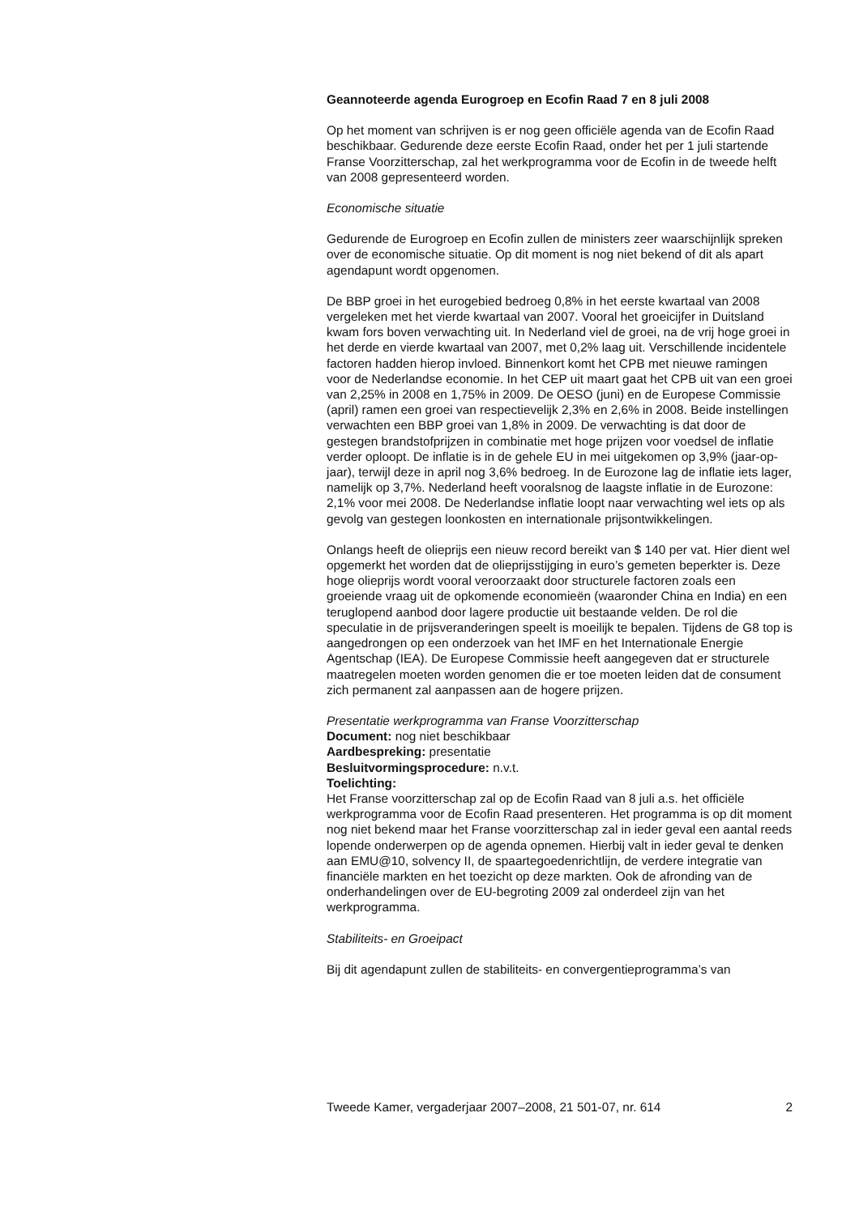Geannoteerde agenda Eurogroep en Ecofin Raad 7 en 8 juli 2008
Op het moment van schrijven is er nog geen officiële agenda van de Ecofin Raad beschikbaar. Gedurende deze eerste Ecofin Raad, onder het per 1 juli startende Franse Voorzitterschap, zal het werkprogramma voor de Ecofin in de tweede helft van 2008 gepresenteerd worden.
Economische situatie
Gedurende de Eurogroep en Ecofin zullen de ministers zeer waarschijnlijk spreken over de economische situatie. Op dit moment is nog niet bekend of dit als apart agendapunt wordt opgenomen.
De BBP groei in het eurogebied bedroeg 0,8% in het eerste kwartaal van 2008 vergeleken met het vierde kwartaal van 2007. Vooral het groeicijfer in Duitsland kwam fors boven verwachting uit. In Nederland viel de groei, na de vrij hoge groei in het derde en vierde kwartaal van 2007, met 0,2% laag uit. Verschillende incidentele factoren hadden hierop invloed. Binnenkort komt het CPB met nieuwe ramingen voor de Nederlandse economie. In het CEP uit maart gaat het CPB uit van een groei van 2,25% in 2008 en 1,75% in 2009. De OESO (juni) en de Europese Commissie (april) ramen een groei van respectievelijk 2,3% en 2,6% in 2008. Beide instellingen verwachten een BBP groei van 1,8% in 2009. De verwachting is dat door de gestegen brandstofprijzen in combinatie met hoge prijzen voor voedsel de inflatie verder oploopt. De inflatie is in de gehele EU in mei uitgekomen op 3,9% (jaar-op-jaar), terwijl deze in april nog 3,6% bedroeg. In de Eurozone lag de inflatie iets lager, namelijk op 3,7%. Nederland heeft vooralsnog de laagste inflatie in de Eurozone: 2,1% voor mei 2008. De Nederlandse inflatie loopt naar verwachting wel iets op als gevolg van gestegen loonkosten en internationale prijsontwikkelingen.
Onlangs heeft de olieprijs een nieuw record bereikt van $ 140 per vat. Hier dient wel opgemerkt het worden dat de olieprijsstijging in euro’s gemeten beperkter is. Deze hoge olieprijs wordt vooral veroorzaakt door structurele factoren zoals een groeiende vraag uit de opkomende economieën (waaronder China en India) en een teruglopend aanbod door lagere productie uit bestaande velden. De rol die speculatie in de prijsveranderingen speelt is moeilijk te bepalen. Tijdens de G8 top is aangedrongen op een onderzoek van het IMF en het Internationale Energie Agentschap (IEA). De Europese Commissie heeft aangegeven dat er structurele maatregelen moeten worden genomen die er toe moeten leiden dat de consument zich permanent zal aanpassen aan de hogere prijzen.
Presentatie werkprogramma van Franse Voorzitterschap
Document: nog niet beschikbaar
Aardbespreking: presentatie
Besluitvormingsprocedure: n.v.t.
Toelichting:
Het Franse voorzitterschap zal op de Ecofin Raad van 8 juli a.s. het officiële werkprogramma voor de Ecofin Raad presenteren. Het programma is op dit moment nog niet bekend maar het Franse voorzitterschap zal in ieder geval een aantal reeds lopende onderwerpen op de agenda opnemen. Hierbij valt in ieder geval te denken aan EMU@10, solvency II, de spaartegoedenrichtlijn, de verdere integratie van financiële markten en het toezicht op deze markten. Ook de afronding van de onderhandelingen over de EU-begroting 2009 zal onderdeel zijn van het werkprogramma.
Stabiliteits- en Groeipact
Bij dit agendapunt zullen de stabiliteits- en convergentieprogramma’s van
Tweede Kamer, vergaderjaar 2007–2008, 21 501-07, nr. 614 2